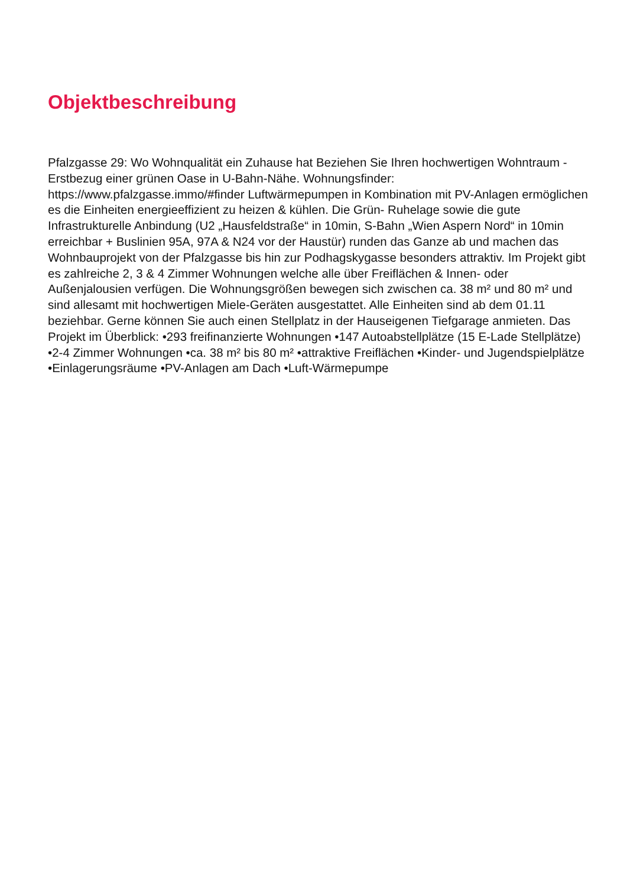Objektbeschreibung
Pfalzgasse 29: Wo Wohnqualität ein Zuhause hat Beziehen Sie Ihren hochwertigen Wohntraum - Erstbezug einer grünen Oase in U-Bahn-Nähe. Wohnungsfinder: https://www.pfalzgasse.immo/#finder Luftwärmepumpen in Kombination mit PV-Anlagen ermöglichen es die Einheiten energieeffizient zu heizen & kühlen. Die Grün- Ruhelage sowie die gute Infrastrukturelle Anbindung (U2 „Hausfeldstraße“ in 10min, S-Bahn „Wien Aspern Nord“ in 10min erreichbar + Buslinien 95A, 97A & N24 vor der Haustür) runden das Ganze ab und machen das Wohnbauprojekt von der Pfalzgasse bis hin zur Podhagskygasse besonders attraktiv. Im Projekt gibt es zahlreiche 2, 3 & 4 Zimmer Wohnungen welche alle über Freiflächen & Innen- oder Außenjalousien verfügen. Die Wohnungsgrößen bewegen sich zwischen ca. 38 m² und 80 m² und sind allesamt mit hochwertigen Miele-Geräten ausgestattet. Alle Einheiten sind ab dem 01.11 beziehbar. Gerne können Sie auch einen Stellplatz in der Hauseigenen Tiefgarage anmieten. Das Projekt im Überblick: •293 freifinanzierte Wohnungen •147 Autoabstellplätze (15 E-Lade Stellplätze) •2-4 Zimmer Wohnungen •ca. 38 m² bis 80 m² •attraktive Freiflächen •Kinder- und Jugendspielplätze •Einlagerungsräume •PV-Anlagen am Dach •Luft-Wärmepumpe